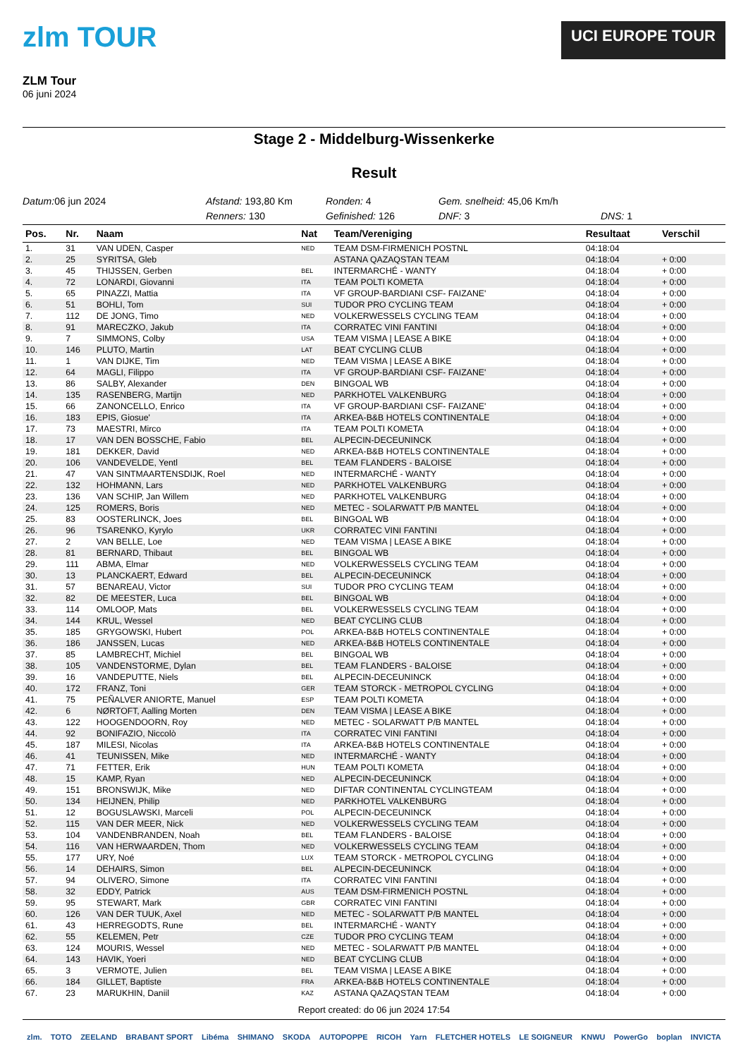zlm TOUR
ZLM Tour
06 juni 2024
UCI EUROPE TOUR
Stage 2 - Middelburg-Wissenkerke
Result
Datum: 06 jun 2024
Afstand: 193,80 Km
Ronden: 4
Gem. snelheid: 45,06 Km/h
Renners: 130
Gefinished: 126
DNF: 3
DNS: 1
| Pos. | Nr. | Naam | Nat | Team/Vereniging | Resultaat | Verschil |
| --- | --- | --- | --- | --- | --- | --- |
| 1. | 31 | VAN UDEN, Casper | NED | TEAM DSM-FIRMENICH POSTNL | 04:18:04 | |
| 2. | 25 | SYRITSA, Gleb | | ASTANA QAZAQSTAN TEAM | 04:18:04 | + 0:00 |
| 3. | 45 | THIJSSEN, Gerben | BEL | INTERMARCHÉ - WANTY | 04:18:04 | + 0:00 |
| 4. | 72 | LONARDI, Giovanni | ITA | TEAM POLTI KOMETA | 04:18:04 | + 0:00 |
| 5. | 65 | PINAZZI, Mattia | ITA | VF GROUP-BARDIANI CSF- FAIZANE' | 04:18:04 | + 0:00 |
| 6. | 51 | BOHLI, Tom | SUI | TUDOR PRO CYCLING TEAM | 04:18:04 | + 0:00 |
| 7. | 112 | DE JONG, Timo | NED | VOLKERWESSELS CYCLING TEAM | 04:18:04 | + 0:00 |
| 8. | 91 | MARECZKO, Jakub | ITA | CORRATEC VINI FANTINI | 04:18:04 | + 0:00 |
| 9. | 7 | SIMMONS, Colby | USA | TEAM VISMA / LEASE A BIKE | 04:18:04 | + 0:00 |
| 10. | 146 | PLUTO, Martin | LAT | BEAT CYCLING CLUB | 04:18:04 | + 0:00 |
| 11. | 1 | VAN DIJKE, Tim | NED | TEAM VISMA / LEASE A BIKE | 04:18:04 | + 0:00 |
| 12. | 64 | MAGLI, Filippo | ITA | VF GROUP-BARDIANI CSF- FAIZANE' | 04:18:04 | + 0:00 |
| 13. | 86 | SALBY, Alexander | DEN | BINGOAL WB | 04:18:04 | + 0:00 |
| 14. | 135 | RASENBERG, Martijn | NED | PARKHOTEL VALKENBURG | 04:18:04 | + 0:00 |
| 15. | 66 | ZANONCELLO, Enrico | ITA | VF GROUP-BARDIANI CSF- FAIZANE' | 04:18:04 | + 0:00 |
| 16. | 183 | EPIS, Giosue' | ITA | ARKEA-B&B HOTELS CONTINENTALE | 04:18:04 | + 0:00 |
| 17. | 73 | MAESTRI, Mirco | ITA | TEAM POLTI KOMETA | 04:18:04 | + 0:00 |
| 18. | 17 | VAN DEN BOSSCHE, Fabio | BEL | ALPECIN-DECEUNINCK | 04:18:04 | + 0:00 |
| 19. | 181 | DEKKER, David | NED | ARKEA-B&B HOTELS CONTINENTALE | 04:18:04 | + 0:00 |
| 20. | 106 | VANDEVELDE, Yentl | BEL | TEAM FLANDERS - BALOISE | 04:18:04 | + 0:00 |
| 21. | 47 | VAN SINTMAARTENSDIJK, Roel | NED | INTERMARCHÉ - WANTY | 04:18:04 | + 0:00 |
| 22. | 132 | HOHMANN, Lars | NED | PARKHOTEL VALKENBURG | 04:18:04 | + 0:00 |
| 23. | 136 | VAN SCHIP, Jan Willem | NED | PARKHOTEL VALKENBURG | 04:18:04 | + 0:00 |
| 24. | 125 | ROMERS, Boris | NED | METEC - SOLARWATT P/B MANTEL | 04:18:04 | + 0:00 |
| 25. | 83 | OOSTERLINCK, Joes | BEL | BINGOAL WB | 04:18:04 | + 0:00 |
| 26. | 96 | TSARENKO, Kyrylo | UKR | CORRATEC VINI FANTINI | 04:18:04 | + 0:00 |
| 27. | 2 | VAN BELLE, Loe | NED | TEAM VISMA / LEASE A BIKE | 04:18:04 | + 0:00 |
| 28. | 81 | BERNARD, Thibaut | BEL | BINGOAL WB | 04:18:04 | + 0:00 |
| 29. | 111 | ABMA, Elmar | NED | VOLKERWESSELS CYCLING TEAM | 04:18:04 | + 0:00 |
| 30. | 13 | PLANCKAERT, Edward | BEL | ALPECIN-DECEUNINCK | 04:18:04 | + 0:00 |
| 31. | 57 | BENAREAU, Victor | SUI | TUDOR PRO CYCLING TEAM | 04:18:04 | + 0:00 |
| 32. | 82 | DE MEESTER, Luca | BEL | BINGOAL WB | 04:18:04 | + 0:00 |
| 33. | 114 | OMLOOP, Mats | BEL | VOLKERWESSELS CYCLING TEAM | 04:18:04 | + 0:00 |
| 34. | 144 | KRUL, Wessel | NED | BEAT CYCLING CLUB | 04:18:04 | + 0:00 |
| 35. | 185 | GRYGOWSKI, Hubert | POL | ARKEA-B&B HOTELS CONTINENTALE | 04:18:04 | + 0:00 |
| 36. | 186 | JANSSEN, Lucas | NED | ARKEA-B&B HOTELS CONTINENTALE | 04:18:04 | + 0:00 |
| 37. | 85 | LAMBRECHT, Michiel | BEL | BINGOAL WB | 04:18:04 | + 0:00 |
| 38. | 105 | VANDENSTORME, Dylan | BEL | TEAM FLANDERS - BALOISE | 04:18:04 | + 0:00 |
| 39. | 16 | VANDEPUTTE, Niels | BEL | ALPECIN-DECEUNINCK | 04:18:04 | + 0:00 |
| 40. | 172 | FRANZ, Toni | GER | TEAM STORCK - METROPOL CYCLING | 04:18:04 | + 0:00 |
| 41. | 75 | PEÑALVER ANIORTE, Manuel | ESP | TEAM POLTI KOMETA | 04:18:04 | + 0:00 |
| 42. | 6 | NØRTOFT, Aalling Morten | DEN | TEAM VISMA / LEASE A BIKE | 04:18:04 | + 0:00 |
| 43. | 122 | HOOGENDOORN, Roy | NED | METEC - SOLARWATT P/B MANTEL | 04:18:04 | + 0:00 |
| 44. | 92 | BONIFAZIO, Niccolò | ITA | CORRATEC VINI FANTINI | 04:18:04 | + 0:00 |
| 45. | 187 | MILESI, Nicolas | ITA | ARKEA-B&B HOTELS CONTINENTALE | 04:18:04 | + 0:00 |
| 46. | 41 | TEUNISSEN, Mike | NED | INTERMARCHÉ - WANTY | 04:18:04 | + 0:00 |
| 47. | 71 | FETTER, Erik | HUN | TEAM POLTI KOMETA | 04:18:04 | + 0:00 |
| 48. | 15 | KAMP, Ryan | NED | ALPECIN-DECEUNINCK | 04:18:04 | + 0:00 |
| 49. | 151 | BRONSWIJK, Mike | NED | DIFTAR CONTINENTAL CYCLINGTEAM | 04:18:04 | + 0:00 |
| 50. | 134 | HEIJNEN, Philip | NED | PARKHOTEL VALKENBURG | 04:18:04 | + 0:00 |
| 51. | 12 | BOGUSLAWSKI, Marceli | POL | ALPECIN-DECEUNINCK | 04:18:04 | + 0:00 |
| 52. | 115 | VAN DER MEER, Nick | NED | VOLKERWESSELS CYCLING TEAM | 04:18:04 | + 0:00 |
| 53. | 104 | VANDENBRANDEN, Noah | BEL | TEAM FLANDERS - BALOISE | 04:18:04 | + 0:00 |
| 54. | 116 | VAN HERWAARDEN, Thom | NED | VOLKERWESSELS CYCLING TEAM | 04:18:04 | + 0:00 |
| 55. | 177 | URY, Noé | LUX | TEAM STORCK - METROPOL CYCLING | 04:18:04 | + 0:00 |
| 56. | 14 | DEHAIRS, Simon | BEL | ALPECIN-DECEUNINCK | 04:18:04 | + 0:00 |
| 57. | 94 | OLIVERO, Simone | ITA | CORRATEC VINI FANTINI | 04:18:04 | + 0:00 |
| 58. | 32 | EDDY, Patrick | AUS | TEAM DSM-FIRMENICH POSTNL | 04:18:04 | + 0:00 |
| 59. | 95 | STEWART, Mark | GBR | CORRATEC VINI FANTINI | 04:18:04 | + 0:00 |
| 60. | 126 | VAN DER TUUK, Axel | NED | METEC - SOLARWATT P/B MANTEL | 04:18:04 | + 0:00 |
| 61. | 43 | HERREGODTS, Rune | BEL | INTERMARCHÉ - WANTY | 04:18:04 | + 0:00 |
| 62. | 55 | KELEMEN, Petr | CZE | TUDOR PRO CYCLING TEAM | 04:18:04 | + 0:00 |
| 63. | 124 | MOURIS, Wessel | NED | METEC - SOLARWATT P/B MANTEL | 04:18:04 | + 0:00 |
| 64. | 143 | HAVIK, Yoeri | NED | BEAT CYCLING CLUB | 04:18:04 | + 0:00 |
| 65. | 3 | VERMOTE, Julien | BEL | TEAM VISMA / LEASE A BIKE | 04:18:04 | + 0:00 |
| 66. | 184 | GILLET, Baptiste | FRA | ARKEA-B&B HOTELS CONTINENTALE | 04:18:04 | + 0:00 |
| 67. | 23 | MARUKHIN, Daniil | KAZ | ASTANA QAZAQSTAN TEAM | 04:18:04 | + 0:00 |
Report created: do 06 jun 2024 17:54
zlm. TOTO ZEELAND BRABANT SPORT Libéma SHIMANO SKODA AUTOPOPPE RICOH Yarn FLETCHER HOTELS LE SOIGNEUR KNWU PowerGo boplan INVICTA